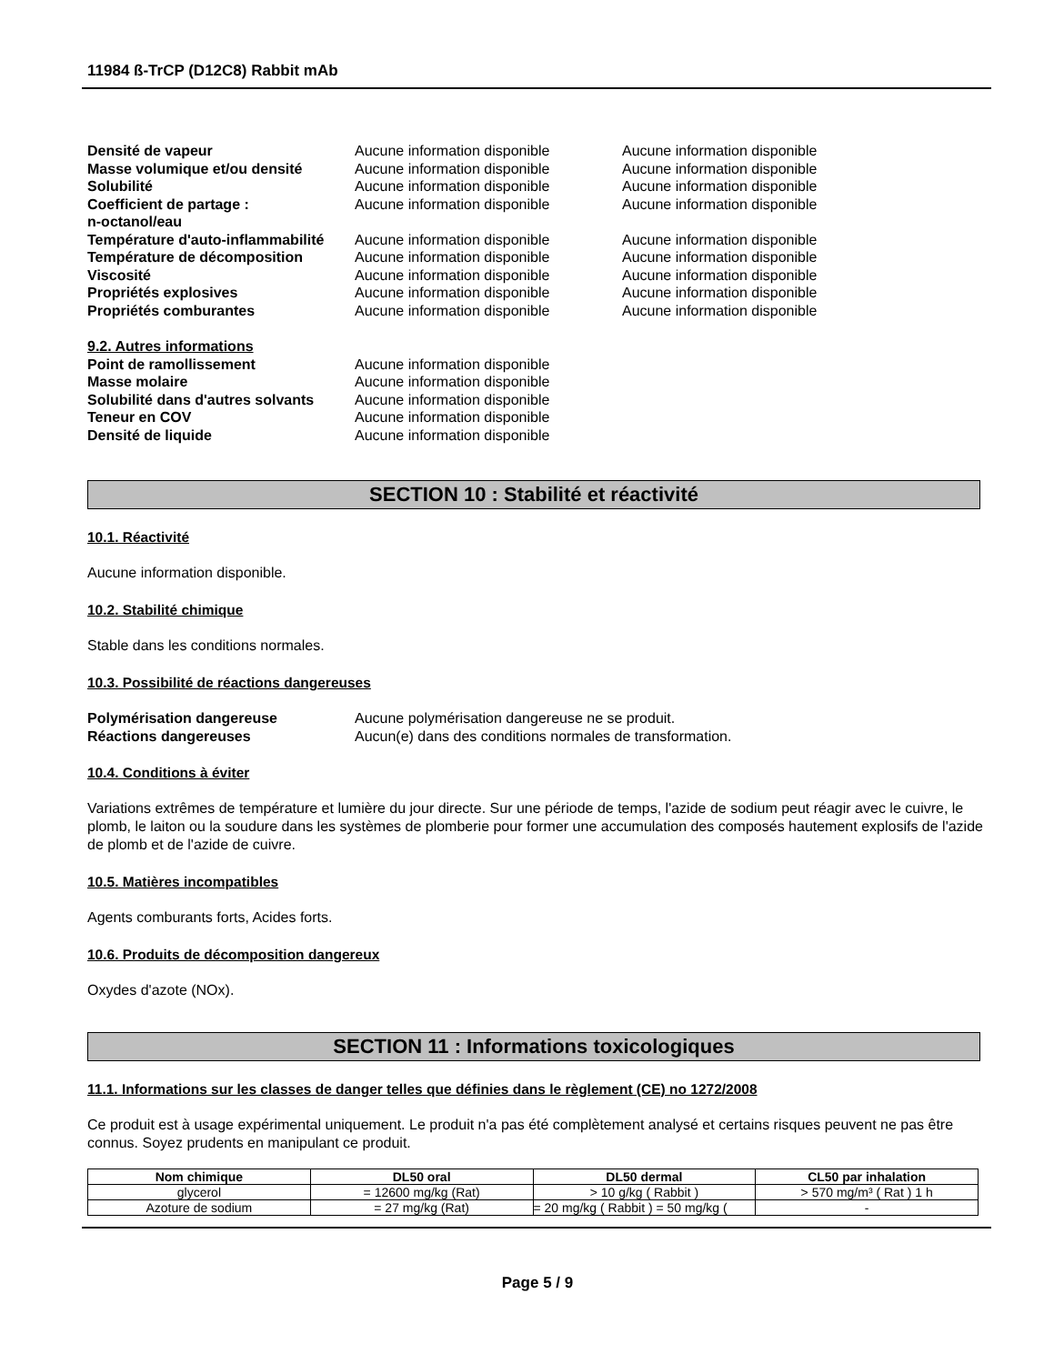11984 ß-TrCP (D12C8) Rabbit mAb
| Densité de vapeur | Aucune information disponible | Aucune information disponible |
| Masse volumique et/ou densité | Aucune information disponible | Aucune information disponible |
| Solubilité | Aucune information disponible | Aucune information disponible |
| Coefficient de partage : n-octanol/eau | Aucune information disponible | Aucune information disponible |
| Température d'auto-inflammabilité | Aucune information disponible | Aucune information disponible |
| Température de décomposition | Aucune information disponible | Aucune information disponible |
| Viscosité | Aucune information disponible | Aucune information disponible |
| Propriétés explosives | Aucune information disponible | Aucune information disponible |
| Propriétés comburantes | Aucune information disponible | Aucune information disponible |
| 9.2. Autres informations | |
| Point de ramollissement | Aucune information disponible |
| Masse molaire | Aucune information disponible |
| Solubilité dans d'autres solvants | Aucune information disponible |
| Teneur en COV | Aucune information disponible |
| Densité de liquide | Aucune information disponible |
SECTION 10 : Stabilité et réactivité
10.1. Réactivité
Aucune information disponible.
10.2. Stabilité chimique
Stable dans les conditions normales.
10.3. Possibilité de réactions dangereuses
| Polymérisation dangereuse | Aucune polymérisation dangereuse ne se produit. |
| Réactions dangereuses | Aucun(e) dans des conditions normales de transformation. |
10.4. Conditions à éviter
Variations extrêmes de température et lumière du jour directe. Sur une période de temps, l'azide de sodium peut réagir avec le cuivre, le plomb, le laiton ou la soudure dans les systèmes de plomberie pour former une accumulation des composés hautement explosifs de l'azide de plomb et de l'azide de cuivre.
10.5. Matières incompatibles
Agents comburants forts, Acides forts.
10.6. Produits de décomposition dangereux
Oxydes d'azote (NOx).
SECTION 11 : Informations toxicologiques
11.1. Informations sur les classes de danger telles que définies dans le règlement (CE) no 1272/2008
Ce produit est à usage expérimental uniquement. Le produit n'a pas été complètement analysé et certains risques peuvent ne pas être connus. Soyez prudents en manipulant ce produit.
| Nom chimique | DL50 oral | DL50 dermal | CL50 par inhalation |
| --- | --- | --- | --- |
| glycerol | = 12600 mg/kg (Rat) | > 10 g/kg ( Rabbit ) | > 570 mg/m³ ( Rat ) 1 h |
| Azoture de sodium | = 27 mg/kg (Rat) | = 20 mg/kg ( Rabbit ) = 50 mg/kg ( | - |
Page 5 / 9